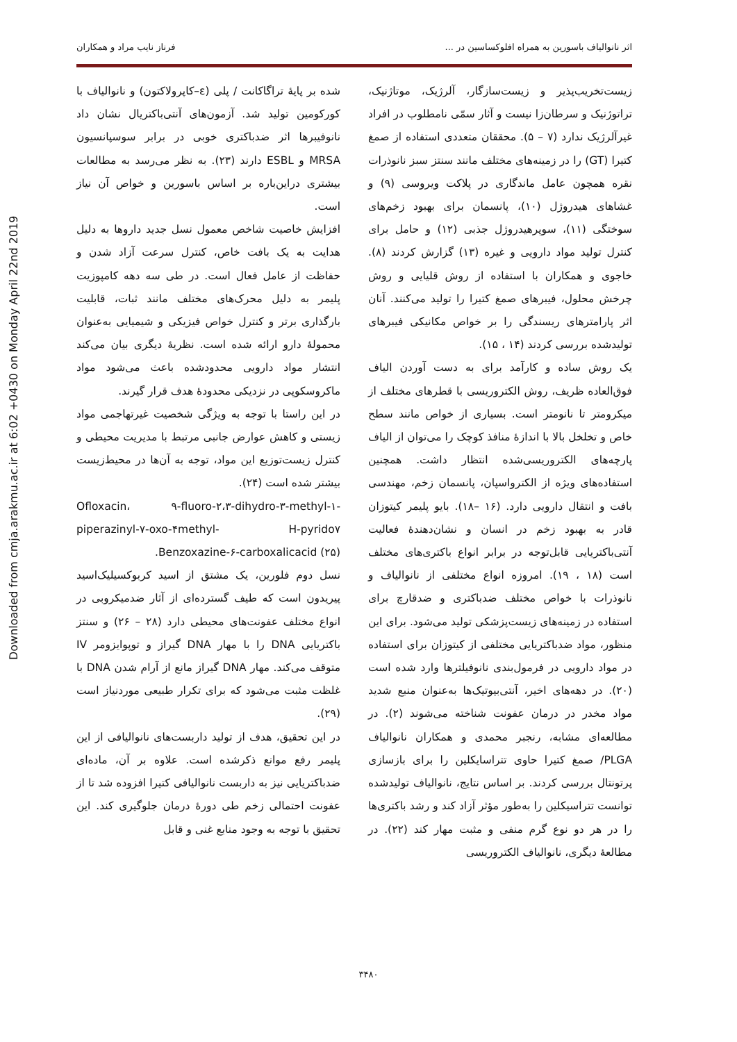اثر نانوالیاف باسورین به همراه افلوکساسین در ... فرناز نایب مراد و همکاران
Downloaded from cmja.arakmu.ac.ir at 6:02 +0430 on Monday April 22nd 2019
زیست‌تخریب‌پذیر و زیست‌سازگار، آلرژیک، موتاژنیک، تراتوژنیک و سرطان‌زا نیست و آثار سمّی نامطلوب در افراد غیرآلرژیک ندارد (۷ – ۵). محققان متعددی استفاده از صمغ کتیرا (GT) را در زمینه‌های مختلف مانند سنتز سبز نانوذرات نقره همچون عامل ماندگاری در پلاکت ویروسی (۹) و غشاهای هیدروژل (۱۰)، پانسمان برای بهبود زخم‌های سوختگی (۱۱)، سوپرهیدروژل جذبی (۱۲) و حامل برای کنترل تولید مواد دارویی و غیره (۱۳) گزارش کردند (۸). خاجوی و همکاران با استفاده از روش قلیایی و روش چرخش محلول، فیبرهای صمغ کتیرا را تولید می‌کنند. آنان اثر پارامترهای ریسندگی را بر خواص مکانیکی فیبرهای تولیدشده بررسی کردند (۱۴ ، ۱۵).
یک روش ساده و کارآمد برای به دست آوردن الیاف فوق‌العاده ظریف، روش الکتروریسی با قطرهای مختلف از میکرومتر تا نانومتر است. بسیاری از خواص مانند سطح خاص و تخلخل بالا با اندازهٔ منافذ کوچک را می‌توان از الیاف پارچه‌های الکتروریسی‌شده انتظار داشت. همچنین استفاده‌های ویژه از الکترواسپان، پانسمان زخم، مهندسی بافت و انتقال دارویی دارد. (۱۶ –۱۸). بایو پلیمر کیتوزان قادر به بهبود زخم در انسان و نشان‌دهندهٔ فعالیت آنتی‌باکتریایی قابل‌توجه در برابر انواع باکتری‌های مختلف است (۱۸ ، ۱۹). امروزه انواع مختلفی از نانوالیاف و نانوذرات با خواص مختلف ضدباکتری و ضدقارچ برای استفاده در زمینه‌های زیست‌پزشکی تولید می‌شود. برای این منظور، مواد ضدباکتریایی مختلفی از کیتوزان برای استفاده در مواد دارویی در فرمول‌بندی نانوفیلترها وارد شده است (۲۰). در دهه‌های اخیر، آنتی‌بیوتیک‌ها به‌عنوان منبع شدید مواد مخدر در درمان عفونت شناخته می‌شوند (۲). در مطالعه‌ای مشابه، رنجبر محمدی و همکاران نانوالیاف PLGA/ صمغ کتیرا حاوی تتراسایکلین را برای بازسازی پرتونتال بررسی کردند. بر اساس نتایج، نانوالیاف تولیدشده توانست تتراسیکلین را به‌طور مؤثر آزاد کند و رشد باکتری‌ها را در هر دو نوع گرم منفی و مثبت مهار کند (۲۲). در مطالعهٔ دیگری، نانوالیاف الکتروریسی
شده بر پایهٔ تراگاکانت / پلی (ε–کاپرولاکتون) و نانوالیاف با کورکومین تولید شد. آزمون‌های آنتی‌باکتریال نشان داد نانوفیبرها اثر ضدباکتری خوبی در برابر سوسپانسیون MRSA و ESBL دارند (۲۳). به نظر می‌رسد به مطالعات بیشتری دراین‌باره بر اساس باسورین و خواص آن نیاز است.
افزایش خاصیت شاخص معمول نسل جدید داروها به دلیل هدایت به یک بافت خاص، کنترل سرعت آزاد شدن و حفاظت از عامل فعال است. در طی سه دهه کامپوزیت پلیمر به دلیل محرک‌های مختلف مانند ثبات، قابلیت بارگذاری برتر و کنترل خواص فیزیکی و شیمیایی به‌عنوان محمولهٔ دارو ارائه شده است. نظریهٔ دیگری بیان می‌کند انتشار مواد دارویی محدودشده باعث می‌شود مواد ماکروسکوپی در نزدیکی محدودهٔ هدف قرار گیرند.
در این راستا با توجه به ویژگی شخصیت غیرتهاجمی مواد زیستی و کاهش عوارض جانبی مرتبط با مدیریت محیطی و کنترل زیست‌توزیع این مواد، توجه به آن‌ها در محیط‌زیست بیشتر شده است (۲۴).
Ofloxacin، ۹-fluoro-۲،۳-dihydro-۳-methyl-۱-piperazinyl-۷-oxo-۴methyl- H-pyrido۷ Benzoxazine-۶-carboxalicacid (۲۵).
نسل دوم فلورین، یک مشتق از اسید کربوکسیلیک‌اسید پیریدون است که طیف گسترده‌ای از آثار ضدمیکروبی در انواع مختلف عفونت‌های محیطی دارد (۲۸ – ۲۶) و سنتز باکتریایی DNA را با مهار DNA گیراز و توپوایزومر IV متوقف می‌کند. مهار DNA گیراز مانع از آرام شدن DNA با غلظت مثبت می‌شود که برای تکرار طبیعی موردنیاز است (۲۹).
در این تحقیق، هدف از تولید داربست‌های نانوالیافی از این پلیمر رفع موانع ذکرشده است. علاوه بر آن، ماده‌ای ضدباکتریایی نیز به داربست نانوالیافی کتیرا افزوده شد تا از عفونت احتمالی زخم طی دورهٔ درمان جلوگیری کند. این تحقیق با توجه به وجود منابع غنی و قابل
۳۴۸۰